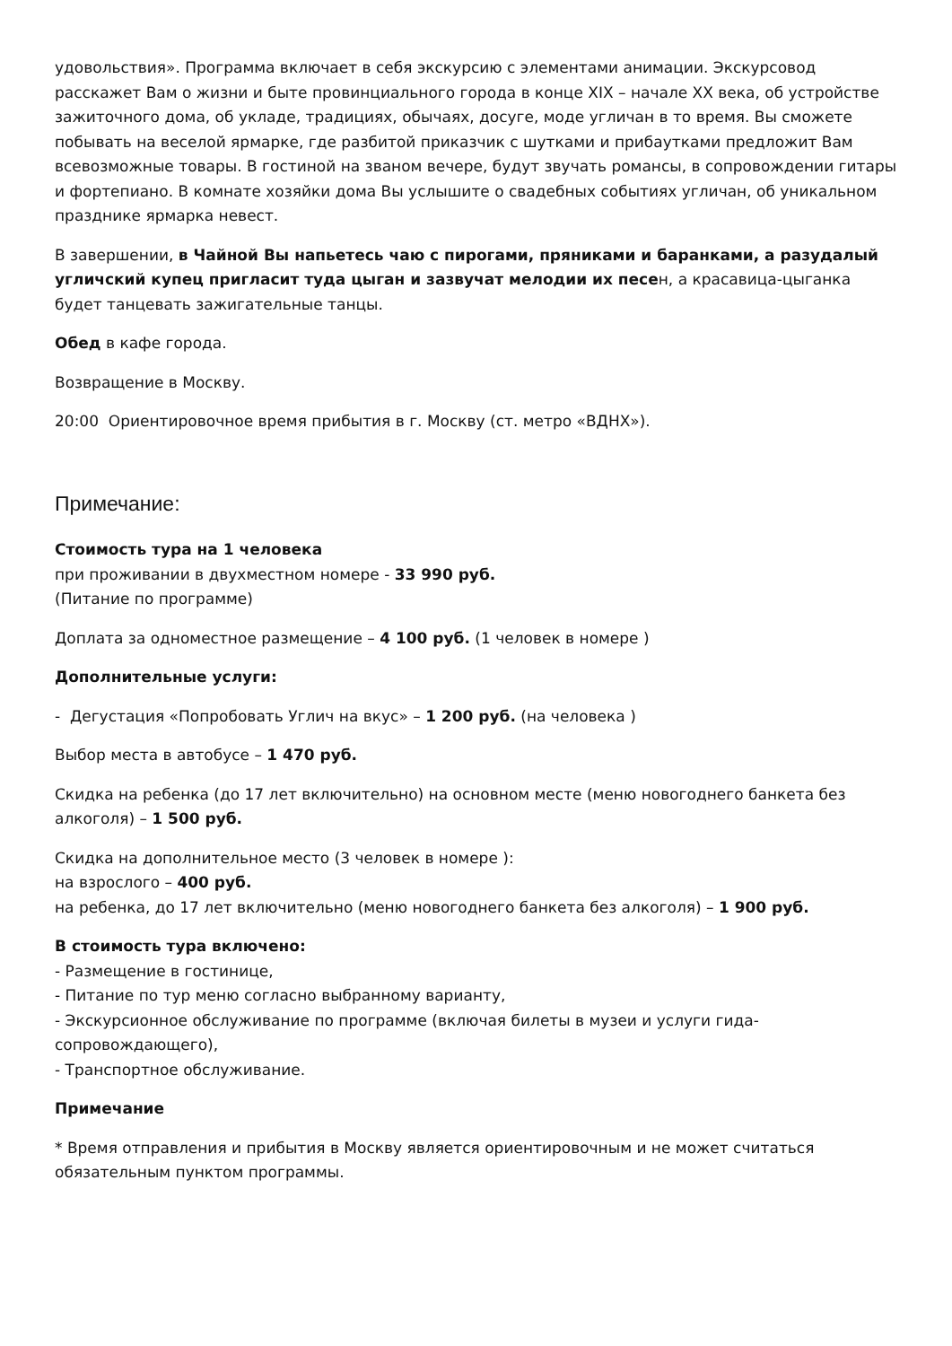удовольствия». Программа включает в себя экскурсию с элементами анимации. Экскурсовод расскажет Вам о жизни и быте провинциального города в конце XIX – начале XX века, об устройстве зажиточного дома, об укладе, традициях, обычаях, досуге, моде угличан в то время. Вы сможете побывать на веселой ярмарке, где разбитой приказчик с шутками и прибаутками предложит Вам всевозможные товары. В гостиной на званом вечере, будут звучать романсы, в сопровождении гитары и фортепиано. В комнате хозяйки дома Вы услышите о свадебных событиях угличан, об уникальном празднике ярмарка невест.
В завершении, в Чайной Вы напьетесь чаю с пирогами, пряниками и баранками, а разудалый угличский купец пригласит туда цыган и зазвучат мелодии их песен, а красавица-цыганка будет танцевать зажигательные танцы.
Обед в кафе города.
Возвращение в Москву.
20:00 Ориентировочное время прибытия в г. Москву (ст. метро «ВДНХ»).
Примечание:
Стоимость тура на 1 человека
при проживании в двухместном номере - 33 990 руб.
(Питание по программе)
Доплата за одноместное размещение – 4 100 руб. (1 человек в номере )
Дополнительные услуги:
- Дегустация «Попробовать Углич на вкус» – 1 200 руб. (на человека )
Выбор места в автобусе – 1 470 руб.
Скидка на ребенка (до 17 лет включительно) на основном месте (меню новогоднего банкета без алкоголя) – 1 500 руб.
Скидка на дополнительное место (3 человек в номере ):
на взрослого – 400 руб.
на ребенка, до 17 лет включительно (меню новогоднего банкета без алкоголя) – 1 900 руб.
В стоимость тура включено:
- Размещение в гостинице,
- Питание по тур меню согласно выбранному варианту,
- Экскурсионное обслуживание по программе (включая билеты в музеи и услуги гида-сопровождающего),
- Транспортное обслуживание.
Примечание
* Время отправления и прибытия в Москву является ориентировочным и не может считаться обязательным пунктом программы.